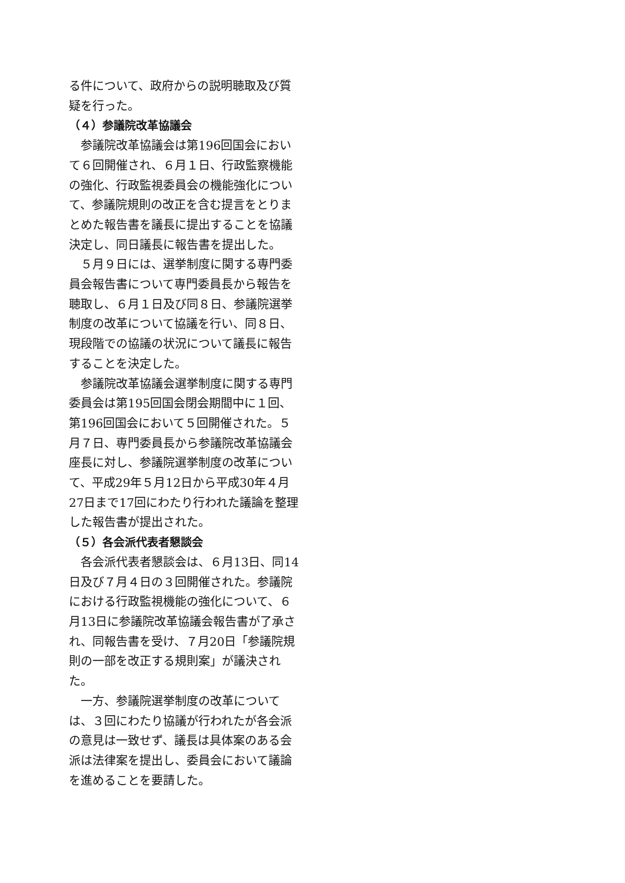る件について、政府からの説明聴取及び質疑を行った。
（４）参議院改革協議会
　参議院改革協議会は第196回国会において６回開催され、６月１日、行政監察機能の強化、行政監視委員会の機能強化について、参議院規則の改正を含む提言をとりまとめた報告書を議長に提出することを協議決定し、同日議長に報告書を提出した。
　５月９日には、選挙制度に関する専門委員会報告書について専門委員長から報告を聴取し、６月１日及び同８日、参議院選挙制度の改革について協議を行い、同８日、現段階での協議の状況について議長に報告することを決定した。
　参議院改革協議会選挙制度に関する専門委員会は第195回国会閉会期間中に１回、第196回国会において５回開催された。５月７日、専門委員長から参議院改革協議会座長に対し、参議院選挙制度の改革について、平成29年５月12日から平成30年４月27日まで17回にわたり行われた議論を整理した報告書が提出された。
（５）各会派代表者懇談会
　各会派代表者懇談会は、６月13日、同14日及び７月４日の３回開催された。参議院における行政監視機能の強化について、６月13日に参議院改革協議会報告書が了承され、同報告書を受け、７月20日「参議院規則の一部を改正する規則案」が議決された。
　一方、参議院選挙制度の改革については、３回にわたり協議が行われたが各会派の意見は一致せず、議長は具体案のある会派は法律案を提出し、委員会において議論を進めることを要請した。